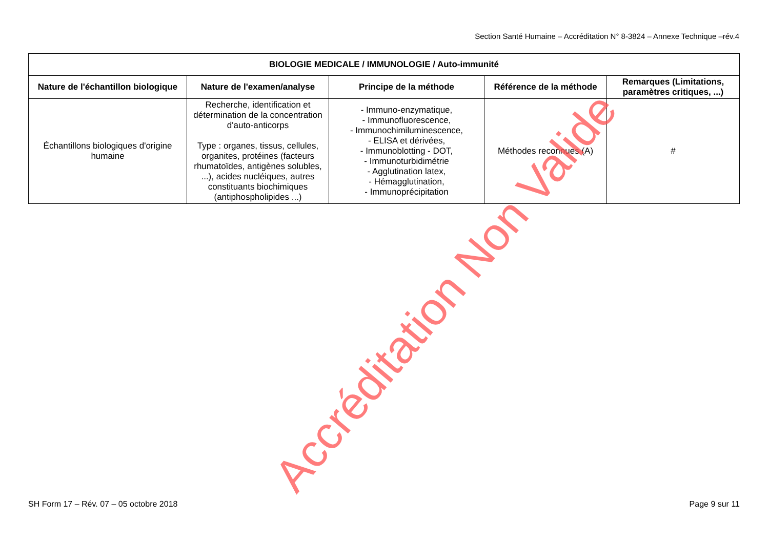Section Santé Humaine – Accréditation N° 8-3824 – Annexe Technique –rév.4
| BIOLOGIE MEDICALE / IMMUNOLOGIE / Auto-immunité | | | | |
| --- | --- | --- | --- | --- |
| Nature de l'échantillon biologique | Nature de l'examen/analyse | Principe de la méthode | Référence de la méthode | Remarques (Limitations, paramètres critiques, ...) |
| Échantillons biologiques d'origine humaine | Recherche, identification et détermination de la concentration d'auto-anticorps Type : organes, tissus, cellules, organites, protéines (facteurs rhumatoïdes, antigènes solubles, ...), acides nucléiques, autres constituants biochimiques (antiphospholipides ...) | - Immuno-enzymatique, - Immunofluorescence, - Immunochimiluminescence, - ELISA et dérivées, - Immunoblotting - DOT, - Immunoturbidimétrie - Agglutination latex, - Hémagglutination, - Immunoprécipitation | Méthodes reconnues (A) | # |
Accréditation Non Valide
SH Form 17 – Rév. 07 – 05 octobre 2018 Page 9 sur 11